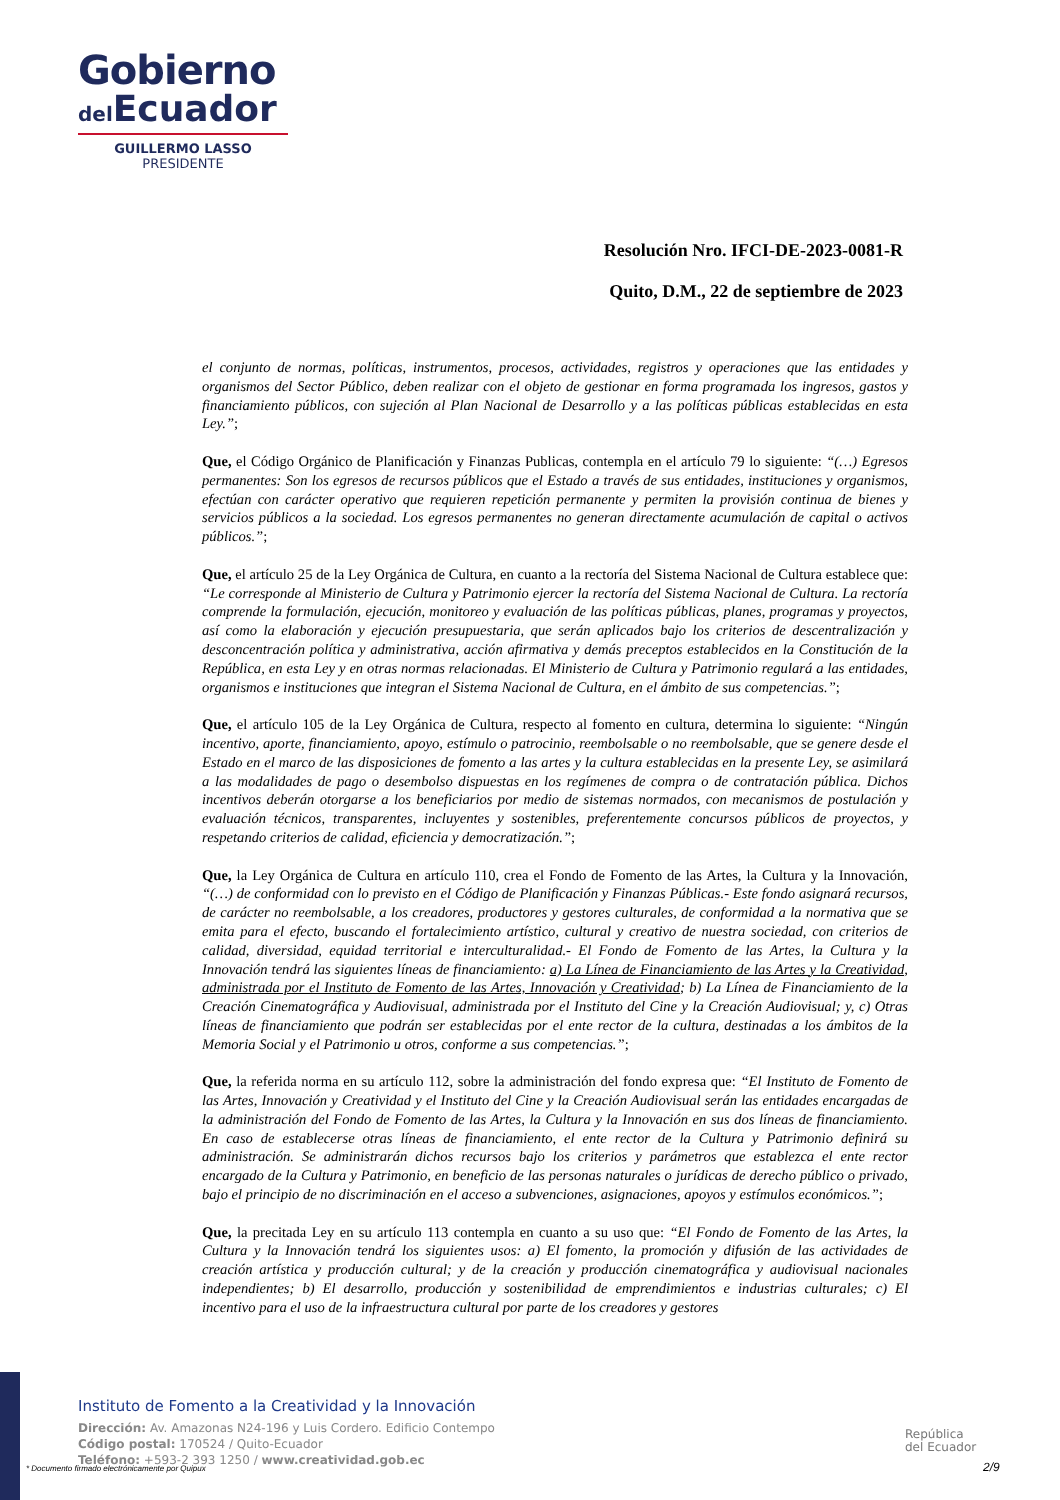Gobierno
del Ecuador
GUILLERMO LASSO
PRESIDENTE
Resolución Nro. IFCI-DE-2023-0081-R
Quito, D.M., 22 de septiembre de 2023
el conjunto de normas, políticas, instrumentos, procesos, actividades, registros y operaciones que las entidades y organismos del Sector Público, deben realizar con el objeto de gestionar en forma programada los ingresos, gastos y financiamiento públicos, con sujeción al Plan Nacional de Desarrollo y a las políticas públicas establecidas en esta Ley.”;
Que, el Código Orgánico de Planificación y Finanzas Publicas, contempla en el artículo 79 lo siguiente: “(…) Egresos permanentes: Son los egresos de recursos públicos que el Estado a través de sus entidades, instituciones y organismos, efectúan con carácter operativo que requieren repetición permanente y permiten la provisión continua de bienes y servicios públicos a la sociedad. Los egresos permanentes no generan directamente acumulación de capital o activos públicos.”;
Que, el artículo 25 de la Ley Orgánica de Cultura, en cuanto a la rectoría del Sistema Nacional de Cultura establece que: “Le corresponde al Ministerio de Cultura y Patrimonio ejercer la rectoría del Sistema Nacional de Cultura. La rectoría comprende la formulación, ejecución, monitoreo y evaluación de las políticas públicas, planes, programas y proyectos, así como la elaboración y ejecución presupuestaria, que serán aplicados bajo los criterios de descentralización y desconcentración política y administrativa, acción afirmativa y demás preceptos establecidos en la Constitución de la República, en esta Ley y en otras normas relacionadas. El Ministerio de Cultura y Patrimonio regulará a las entidades, organismos e instituciones que integran el Sistema Nacional de Cultura, en el ámbito de sus competencias.”;
Que, el artículo 105 de la Ley Orgánica de Cultura, respecto al fomento en cultura, determina lo siguiente: “Ningún incentivo, aporte, financiamiento, apoyo, estímulo o patrocinio, reembolsable o no reembolsable, que se genere desde el Estado en el marco de las disposiciones de fomento a las artes y la cultura establecidas en la presente Ley, se asimilará a las modalidades de pago o desembolso dispuestas en los regímenes de compra o de contratación pública. Dichos incentivos deberán otorgarse a los beneficiarios por medio de sistemas normados, con mecanismos de postulación y evaluación técnicos, transparentes, incluyentes y sostenibles, preferentemente concursos públicos de proyectos, y respetando criterios de calidad, eficiencia y democratización.”;
Que, la Ley Orgánica de Cultura en artículo 110, crea el Fondo de Fomento de las Artes, la Cultura y la Innovación, “(…) de conformidad con lo previsto en el Código de Planificación y Finanzas Públicas.- Este fondo asignará recursos, de carácter no reembolsable, a los creadores, productores y gestores culturales, de conformidad a la normativa que se emita para el efecto, buscando el fortalecimiento artístico, cultural y creativo de nuestra sociedad, con criterios de calidad, diversidad, equidad territorial e interculturalidad.- El Fondo de Fomento de las Artes, la Cultura y la Innovación tendrá las siguientes líneas de financiamiento: a) La Línea de Financiamiento de las Artes y la Creatividad, administrada por el Instituto de Fomento de las Artes, Innovación y Creatividad; b) La Línea de Financiamiento de la Creación Cinematográfica y Audiovisual, administrada por el Instituto del Cine y la Creación Audiovisual; y, c) Otras líneas de financiamiento que podrán ser establecidas por el ente rector de la cultura, destinadas a los ámbitos de la Memoria Social y el Patrimonio u otros, conforme a sus competencias.”;
Que, la referida norma en su artículo 112, sobre la administración del fondo expresa que: “El Instituto de Fomento de las Artes, Innovación y Creatividad y el Instituto del Cine y la Creación Audiovisual serán las entidades encargadas de la administración del Fondo de Fomento de las Artes, la Cultura y la Innovación en sus dos líneas de financiamiento. En caso de establecerse otras líneas de financiamiento, el ente rector de la Cultura y Patrimonio definirá su administración. Se administrarán dichos recursos bajo los criterios y parámetros que establezca el ente rector encargado de la Cultura y Patrimonio, en beneficio de las personas naturales o jurídicas de derecho público o privado, bajo el principio de no discriminación en el acceso a subvenciones, asignaciones, apoyos y estímulos económicos.”;
Que, la precitada Ley en su artículo 113 contempla en cuanto a su uso que: “El Fondo de Fomento de las Artes, la Cultura y la Innovación tendrá los siguientes usos: a) El fomento, la promoción y difusión de las actividades de creación artística y producción cultural; y de la creación y producción cinematográfica y audiovisual nacionales independientes; b) El desarrollo, producción y sostenibilidad de emprendimientos e industrias culturales; c) El incentivo para el uso de la infraestructura cultural por parte de los creadores y gestores
Instituto de Fomento a la Creatividad y la Innovación
Dirección: Av. Amazonas N24-196 y Luis Cordero. Edificio Contempo
Código postal: 170524 / Quito-Ecuador
Teléfono: +593-2 393 1250 / www.creatividad.gob.ec
* Documento firmado electrónicamente por Quipux
República
del Ecuador
2/9